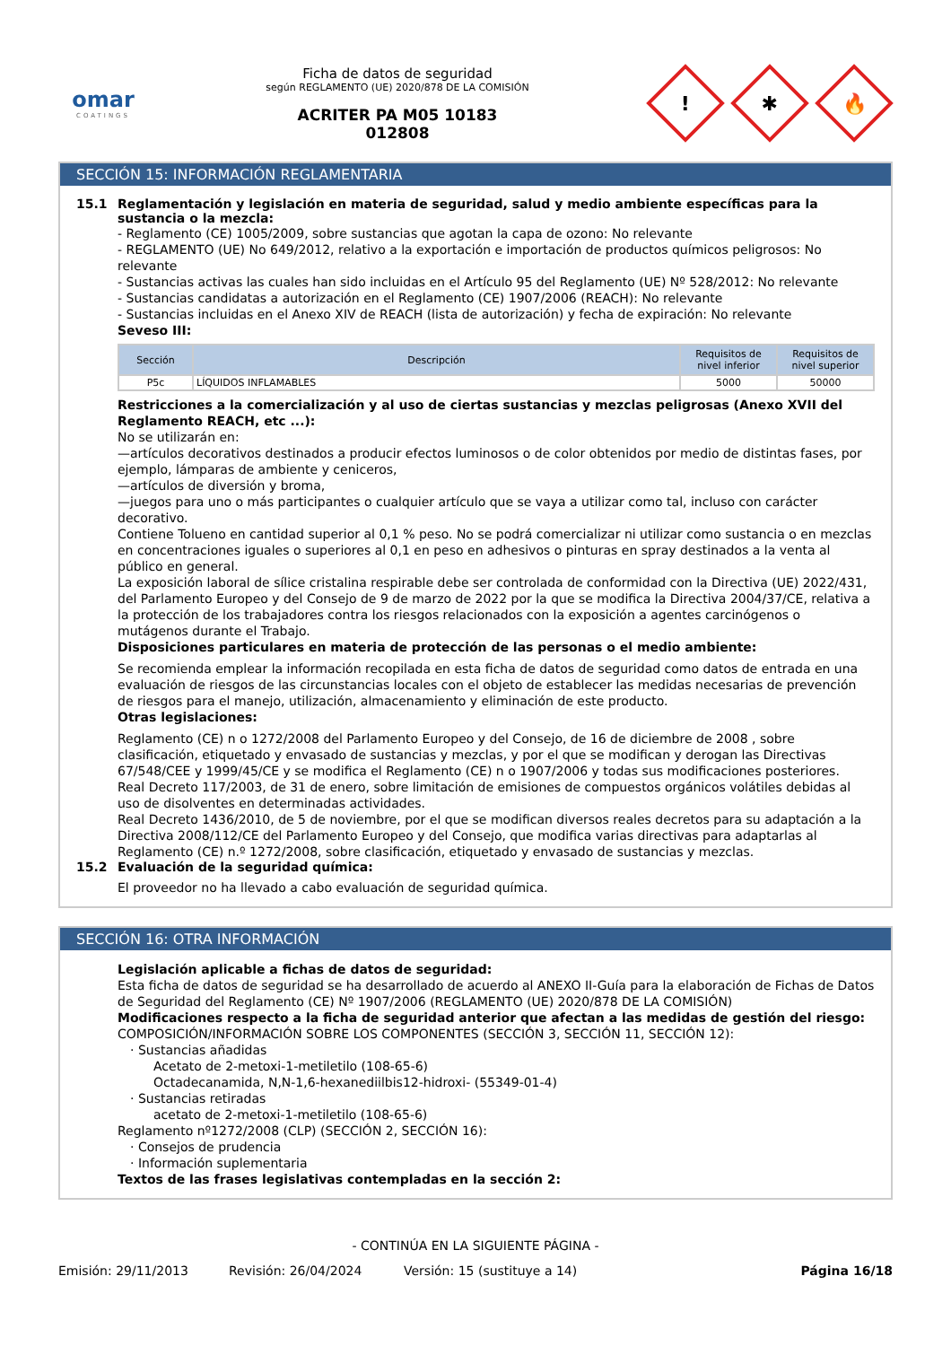omar
COATINGS
Ficha de datos de seguridad
según REGLAMENTO (UE) 2020/878 DE LA COMISIÓN
ACRITER PA M05 10183
012808
!
✱
🔥
SECCIÓN 15: INFORMACIÓN REGLAMENTARIA
15.1 Reglamentación y legislación en materia de seguridad, salud y medio ambiente específicas para la sustancia o la mezcla:
- Reglamento (CE) 1005/2009, sobre sustancias que agotan la capa de ozono: No relevante
- REGLAMENTO (UE) No 649/2012, relativo a la exportación e importación de productos químicos peligrosos: No relevante
- Sustancias activas las cuales han sido incluidas en el Artículo 95 del Reglamento (UE) Nº 528/2012: No relevante
- Sustancias candidatas a autorización en el Reglamento (CE) 1907/2006 (REACH): No relevante
- Sustancias incluidas en el Anexo XIV de REACH (lista de autorización) y fecha de expiración: No relevante
Seveso III:
| Sección | Descripción | Requisitos de nivel inferior | Requisitos de nivel superior |
| --- | --- | --- | --- |
| P5c | LÍQUIDOS INFLAMABLES | 5000 | 50000 |
Restricciones a la comercialización y al uso de ciertas sustancias y mezclas peligrosas (Anexo XVII del Reglamento REACH, etc ...):
No se utilizarán en:
—artículos decorativos destinados a producir efectos luminosos o de color obtenidos por medio de distintas fases, por ejemplo, lámparas de ambiente y ceniceros,
—artículos de diversión y broma,
—juegos para uno o más participantes o cualquier artículo que se vaya a utilizar como tal, incluso con carácter decorativo.
Contiene Tolueno en cantidad superior al 0,1 % peso. No se podrá comercializar ni utilizar como sustancia o en mezclas en concentraciones iguales o superiores al 0,1 en peso en adhesivos o pinturas en spray destinados a la venta al público en general.
La exposición laboral de sílice cristalina respirable debe ser controlada de conformidad con la Directiva (UE) 2022/431, del Parlamento Europeo y del Consejo de 9 de marzo de 2022 por la que se modifica la Directiva 2004/37/CE, relativa a la protección de los trabajadores contra los riesgos relacionados con la exposición a agentes carcinógenos o mutágenos durante el Trabajo.
Disposiciones particulares en materia de protección de las personas o el medio ambiente:
Se recomienda emplear la información recopilada en esta ficha de datos de seguridad como datos de entrada en una evaluación de riesgos de las circunstancias locales con el objeto de establecer las medidas necesarias de prevención de riesgos para el manejo, utilización, almacenamiento y eliminación de este producto.
Otras legislaciones:
Reglamento (CE) n o 1272/2008 del Parlamento Europeo y del Consejo, de 16 de diciembre de 2008 , sobre clasificación, etiquetado y envasado de sustancias y mezclas, y por el que se modifican y derogan las Directivas 67/548/CEE y 1999/45/CE y se modifica el Reglamento (CE) n o 1907/2006 y todas sus modificaciones posteriores.
Real Decreto 117/2003, de 31 de enero, sobre limitación de emisiones de compuestos orgánicos volátiles debidas al uso de disolventes en determinadas actividades.
Real Decreto 1436/2010, de 5 de noviembre, por el que se modifican diversos reales decretos para su adaptación a la Directiva 2008/112/CE del Parlamento Europeo y del Consejo, que modifica varias directivas para adaptarlas al Reglamento (CE) n.º 1272/2008, sobre clasificación, etiquetado y envasado de sustancias y mezclas.
15.2 Evaluación de la seguridad química:
El proveedor no ha llevado a cabo evaluación de seguridad química.
SECCIÓN 16: OTRA INFORMACIÓN
Legislación aplicable a fichas de datos de seguridad:
Esta ficha de datos de seguridad se ha desarrollado de acuerdo al ANEXO II-Guía para la elaboración de Fichas de Datos de Seguridad del Reglamento (CE) Nº 1907/2006 (REGLAMENTO (UE) 2020/878 DE LA COMISIÓN)
Modificaciones respecto a la ficha de seguridad anterior que afectan a las medidas de gestión del riesgo:
COMPOSICIÓN/INFORMACIÓN SOBRE LOS COMPONENTES (SECCIÓN 3, SECCIÓN 11, SECCIÓN 12):
· Sustancias añadidas
Acetato de 2-metoxi-1-metiletilo (108-65-6)
Octadecanamida, N,N-1,6-hexanediilbis12-hidroxi- (55349-01-4)
· Sustancias retiradas
acetato de 2-metoxi-1-metiletilo (108-65-6)
Reglamento nº1272/2008 (CLP) (SECCIÓN 2, SECCIÓN 16):
· Consejos de prudencia
· Información suplementaria
Textos de las frases legislativas contempladas en la sección 2:
- CONTINÚA EN LA SIGUIENTE PÁGINA -
Emisión: 29/11/2013 Revisión: 26/04/2024 Versión: 15 (sustituye a 14) Página 16/18